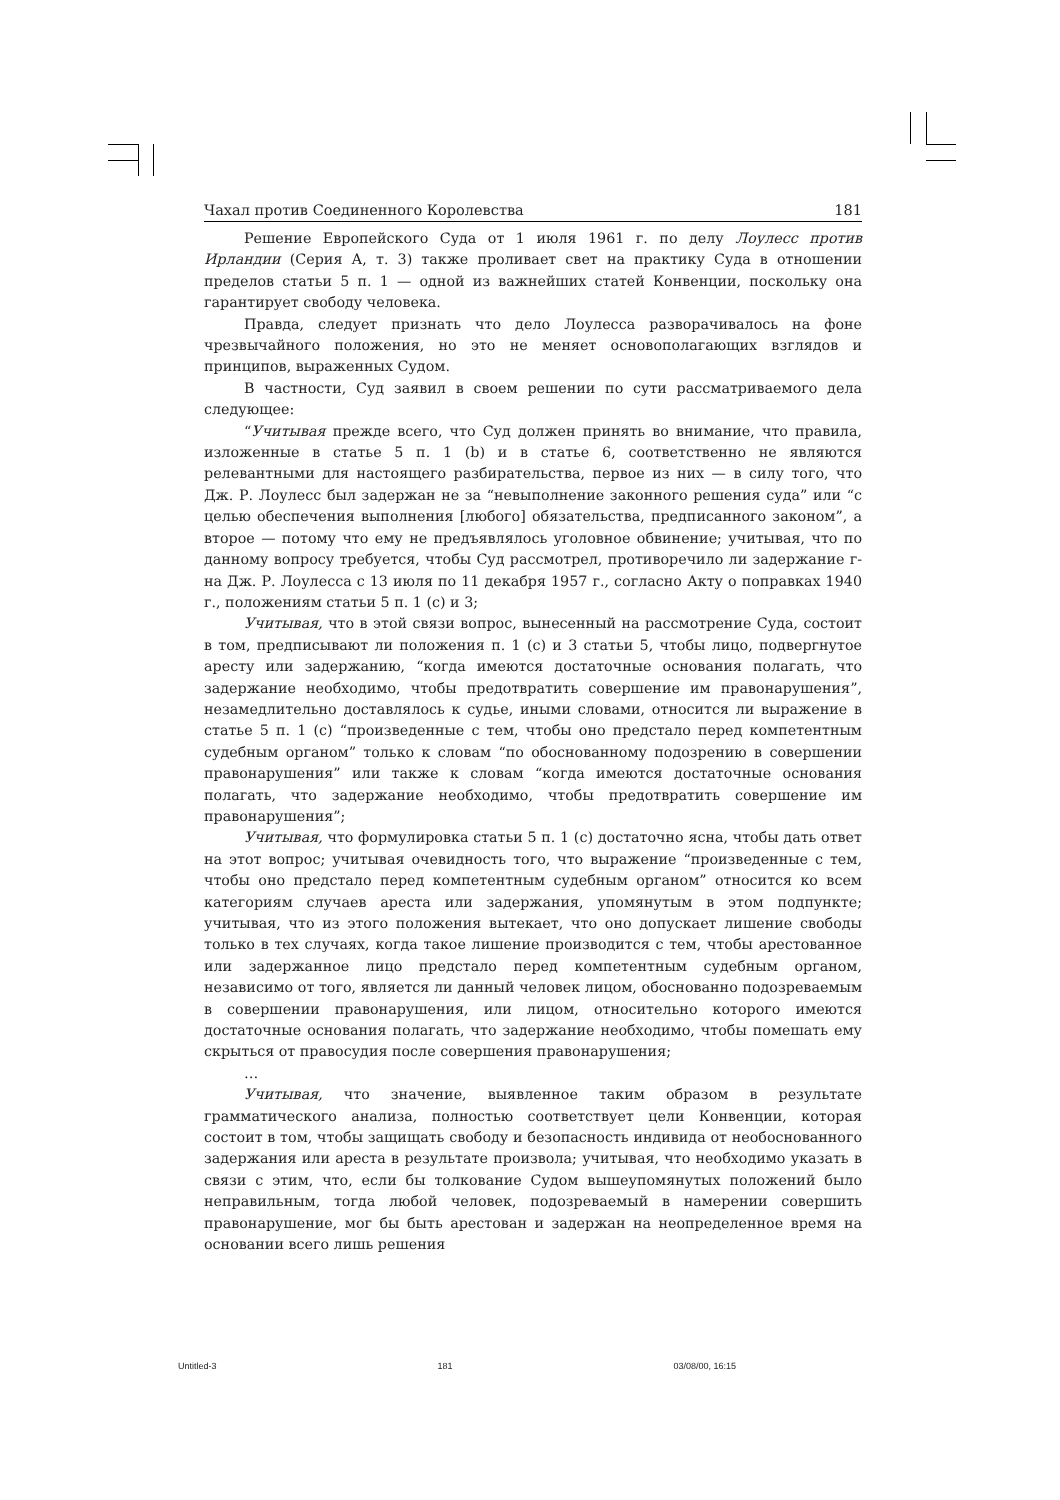Чахал против Соединенного Королевства 181
Решение Европейского Суда от 1 июля 1961 г. по делу Лоулесс против Ирландии (Серия А, т. 3) также проливает свет на практику Суда в отношении пределов статьи 5 п. 1 — одной из важнейших статей Конвенции, поскольку она гарантирует свободу человека.
Правда, следует признать что дело Лоулесса разворачивалось на фоне чрезвычайного положения, но это не меняет основополагающих взглядов и принципов, выраженных Судом.
В частности, Суд заявил в своем решении по сути рассматриваемого дела следующее:
“Учитывая прежде всего, что Суд должен принять во внимание, что правила, изложенные в статье 5 п. 1 (b) и в статье 6, соответственно не являются релевантными для настоящего разбирательства, первое из них — в силу того, что Дж. Р. Лоулесс был задержан не за “невыполнение законного решения суда” или “с целью обеспечения выполнения [любого] обязательства, предписанного законом”, а второе — потому что ему не предъявлялось уголовное обвинение; учитывая, что по данному вопросу требуется, чтобы Суд рассмотрел, противоречило ли задержание г-на Дж. Р. Лоулесса с 13 июля по 11 декабря 1957 г., согласно Акту о поправках 1940 г., положениям статьи 5 п. 1 (c) и 3;
Учитывая, что в этой связи вопрос, вынесенный на рассмотрение Суда, состоит в том, предписывают ли положения п. 1 (c) и 3 статьи 5, чтобы лицо, подвергнутое аресту или задержанию, “когда имеются достаточные основания полагать, что задержание необходимо, чтобы предотвратить совершение им правонарушения”, незамедлительно доставлялось к судье, иными словами, относится ли выражение в статье 5 п. 1 (c) “произведенные с тем, чтобы оно предстало перед компетентным судебным органом” только к словам “по обоснованному подозрению в совершении правонарушения” или также к словам “когда имеются достаточные основания полагать, что задержание необходимо, чтобы предотвратить совершение им правонарушения”;
Учитывая, что формулировка статьи 5 п. 1 (c) достаточно ясна, чтобы дать ответ на этот вопрос; учитывая очевидность того, что выражение “произведенные с тем, чтобы оно предстало перед компетентным судебным органом” относится ко всем категориям случаев ареста или задержания, упомянутым в этом подпункте; учитывая, что из этого положения вытекает, что оно допускает лишение свободы только в тех случаях, когда такое лишение производится с тем, чтобы арестованное или задержанное лицо предстало перед компетентным судебным органом, независимо от того, является ли данный человек лицом, обоснованно подозреваемым в совершении правонарушения, или лицом, относительно которого имеются достаточные основания полагать, что задержание необходимо, чтобы помешать ему скрыться от правосудия после совершения правонарушения;
…
Учитывая, что значение, выявленное таким образом в результате грамматического анализа, полностью соответствует цели Конвенции, которая состоит в том, чтобы защищать свободу и безопасность индивида от необоснованного задержания или ареста в результате произвола; учитывая, что необходимо указать в связи с этим, что, если бы толкование Судом вышеупомянутых положений было неправильным, тогда любой человек, подозреваемый в намерении совершить правонарушение, мог бы быть арестован и задержан на неопределенное время на основании всего лишь решения
Untitled-3 181 03/08/00, 16:15